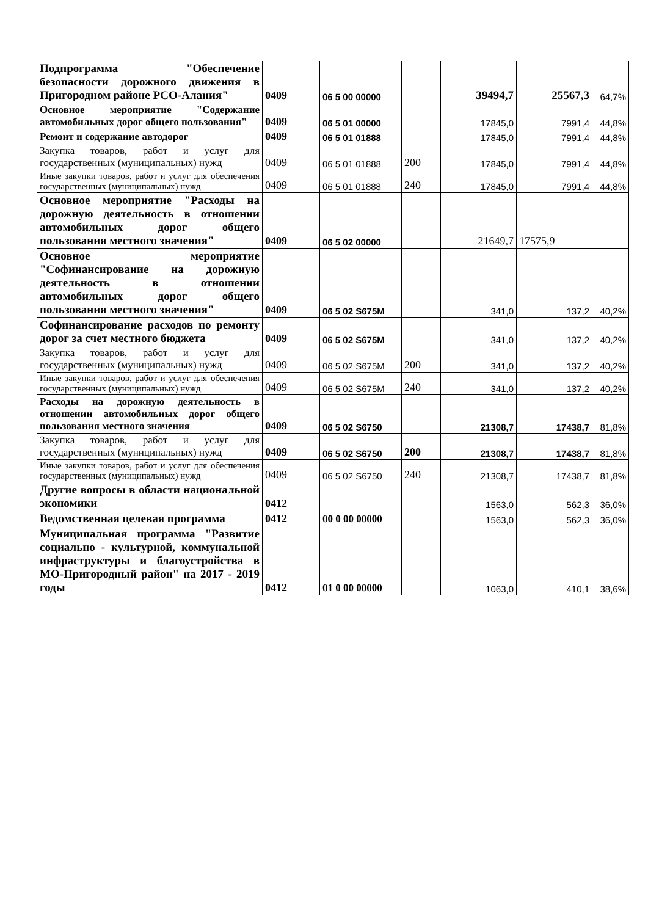| Подпрограмма "Обеспечение безопасности дорожного движения в Пригородном районе РСО-Алания" | 0409 | 06 5 00 00000 | | 39494,7 | 25567,3 | 64,7% |
| Основное мероприятие "Содержание автомобильных дорог общего пользования" | 0409 | 06 5 01 00000 | | 17845,0 | 7991,4 | 44,8% |
| Ремонт и содержание автодорог | 0409 | 06 5 01 01888 | | 17845,0 | 7991,4 | 44,8% |
| Закупка товаров, работ и услуг для государственных (муниципальных) нужд | 0409 | 06 5 01 01888 | 200 | 17845,0 | 7991,4 | 44,8% |
| Иные закупки товаров, работ и услуг для обеспечения государственных (муниципальных) нужд | 0409 | 06 5 01 01888 | 240 | 17845,0 | 7991,4 | 44,8% |
| Основное мероприятие "Расходы на дорожную деятельность в отношении автомобильных дорог общего пользования местного значения" | 0409 | 06 5 02 00000 | | 21649,7 | 17575,9 | |
| Основное мероприятие "Софинансирование на дорожную деятельность в отношении автомобильных дорог общего пользования местного значения" | 0409 | 06 5 02 S675M | | 341,0 | 137,2 | 40,2% |
| Софинансирование расходов по ремонту дорог за счет местного бюджета | 0409 | 06 5 02 S675M | | 341,0 | 137,2 | 40,2% |
| Закупка товаров, работ и услуг для государственных (муниципальных) нужд | 0409 | 06 5 02 S675M | 200 | 341,0 | 137,2 | 40,2% |
| Иные закупки товаров, работ и услуг для обеспечения государственных (муниципальных) нужд | 0409 | 06 5 02 S675M | 240 | 341,0 | 137,2 | 40,2% |
| Расходы на дорожную деятельность в отношении автомобильных дорог общего пользования местного значения | 0409 | 06 5 02 S6750 | | 21308,7 | 17438,7 | 81,8% |
| Закупка товаров, работ и услуг для государственных (муниципальных) нужд | 0409 | 06 5 02 S6750 | 200 | 21308,7 | 17438,7 | 81,8% |
| Иные закупки товаров, работ и услуг для обеспечения государственных (муниципальных) нужд | 0409 | 06 5 02 S6750 | 240 | 21308,7 | 17438,7 | 81,8% |
| Другие вопросы в области национальной экономики | 0412 | | | 1563,0 | 562,3 | 36,0% |
| Ведомственная целевая программа | 0412 | 00 0 00 00000 | | 1563,0 | 562,3 | 36,0% |
| Муниципальная программа "Развитие социально - культурной, коммунальной инфраструктуры и благоустройства в МО-Пригородный район" на 2017 - 2019 годы | 0412 | 01 0 00 00000 | | 1063,0 | 410,1 | 38,6% |